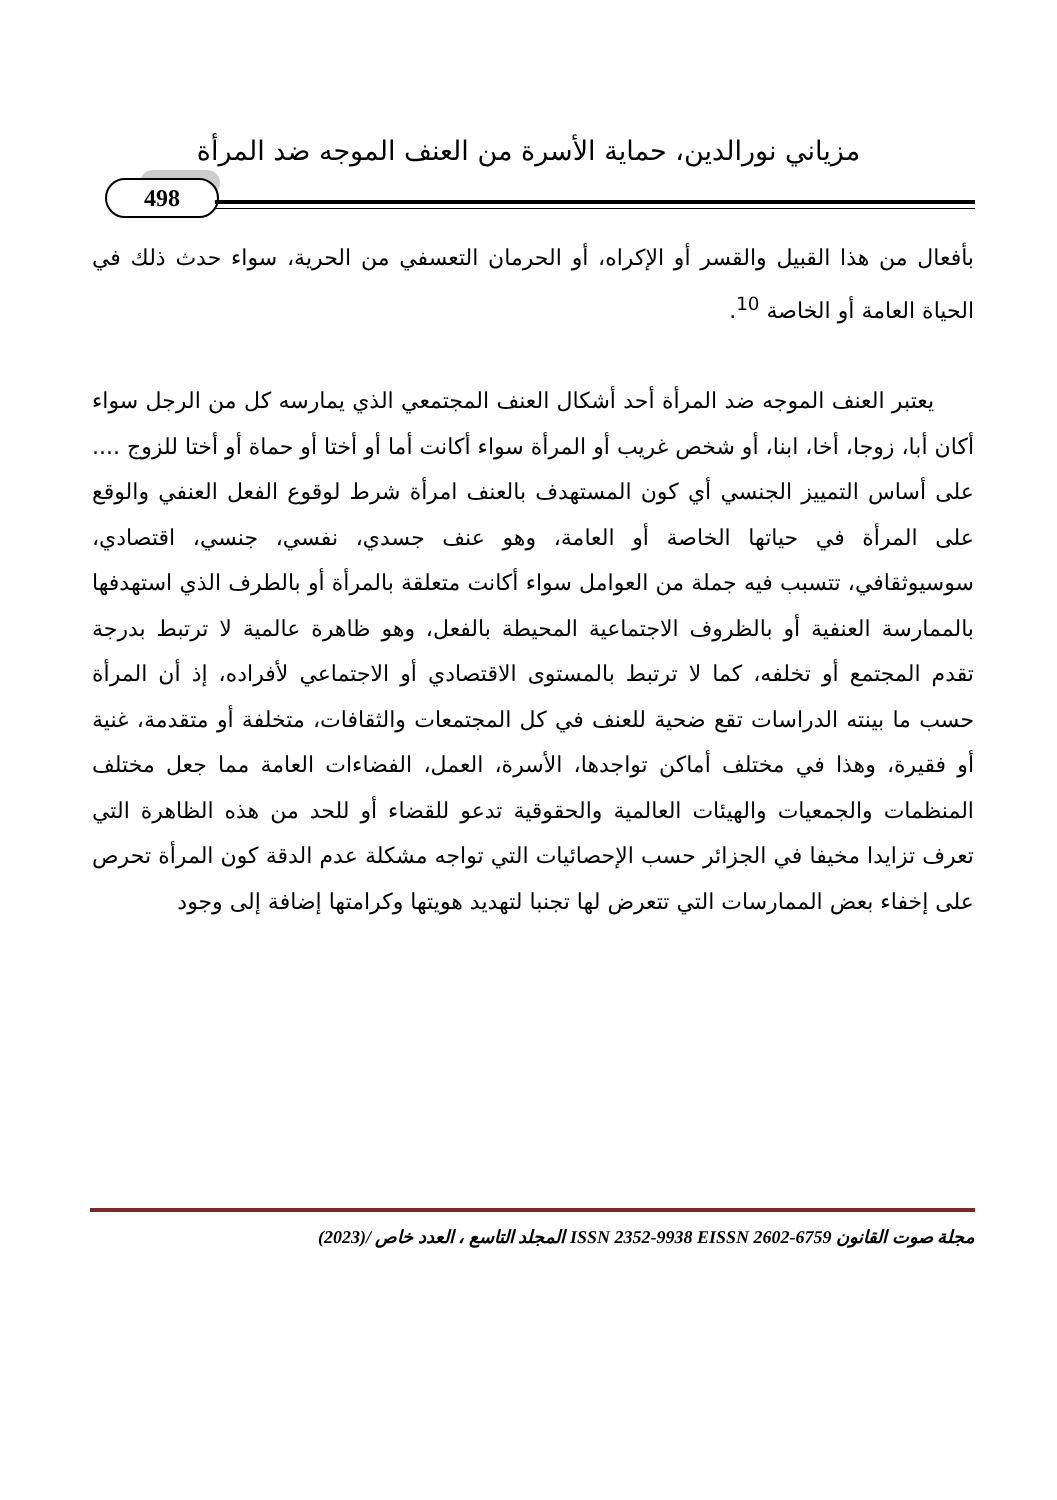مزياني نورالدين، حماية الأسرة من العنف الموجه ضد المرأة
498
بأفعال من هذا القبيل والقسر أو الإكراه، أو الحرمان التعسفي من الحرية، سواء حدث ذلك في الحياة العامة أو الخاصة <sup>10</sup>.
يعتبر العنف الموجه ضد المرأة أحد أشكال العنف المجتمعي الذي يمارسه كل من الرجل سواء أكان أبا، زوجا، أخا، ابنا، أو شخص غريب أو المرأة سواء أكانت أما أو أختا أو حماة أو أختا للزوج .... على أساس التمييز الجنسي أي كون المستهدف بالعنف امرأة شرط لوقوع الفعل العنفي والوقع على المرأة في حياتها الخاصة أو العامة، وهو عنف جسدي، نفسي، جنسي، اقتصادي، سوسيوثقافي، تتسبب فيه جملة من العوامل سواء أكانت متعلقة بالمرأة أو بالطرف الذي استهدفها بالممارسة العنفية أو بالظروف الاجتماعية المحيطة بالفعل، وهو ظاهرة عالمية لا ترتبط بدرجة تقدم المجتمع أو تخلفه، كما لا ترتبط بالمستوى الاقتصادي أو الاجتماعي لأفراده، إذ أن المرأة حسب ما بينته الدراسات تقع ضحية للعنف في كل المجتمعات والثقافات، متخلفة أو متقدمة، غنية أو فقيرة، وهذا في مختلف أماكن تواجدها، الأسرة، العمل، الفضاءات العامة مما جعل مختلف المنظمات والجمعيات والهيئات العالمية والحقوقية تدعو للقضاء أو للحد من هذه الظاهرة التي تعرف تزايدا مخيفا في الجزائر حسب الإحصائيات التي تواجه مشكلة عدم الدقة كون المرأة تحرص على إخفاء بعض الممارسات التي تتعرض لها تجنبا لتهديد هويتها وكرامتها إضافة إلى وجود
مجلة صوت القانون ISSN 2352-9938 EISSN 2602-6759 المجلد التاسع ، العدد خاص /(2023)